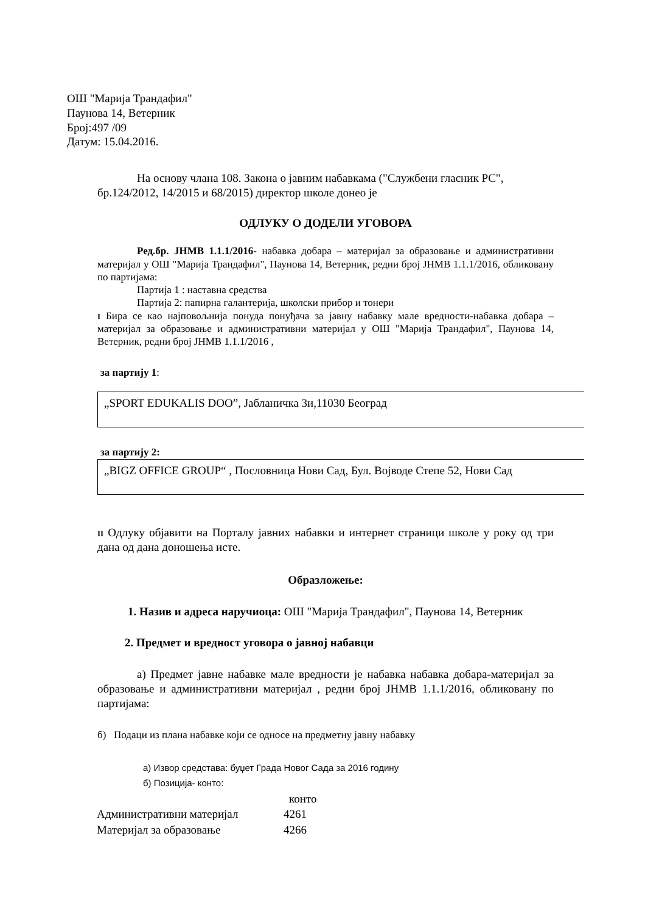ОШ "Марија Трандафил"
Паунова 14, Ветерник
Број:497 /09
Датум: 15.04.2016.
На основу члана 108. Закона о јавним набавкама ("Службени гласник РС", бр.124/2012, 14/2015 и 68/2015) директор школе донео је
ОДЛУКУ О ДОДЕЛИ УГОВОРА
Ред.бр. ЈНМВ 1.1.1/2016- набавка добара – материјал за образовање и административни материјал у ОШ "Марија Трандафил", Паунова 14, Ветерник, редни број ЈНМВ 1.1.1/2016, обликовану по партијама:
Партија 1 : наставна средства
Партија 2: папирна галантерија, школски прибор и тонери
I Бира се као најповољнија понуда понуђача за јавну набавку мале вредности-набавка добара – материјал за образовање и административни материјал у ОШ "Марија Трандафил", Паунова 14, Ветерник, редни број ЈНМВ 1.1.1/2016 ,
за партију 1:
„SPORT EDUKALIS DOO”, Јабланичка 3и,11030 Београд
за партију 2:
„BIGZ OFFICE GROUP“ , Пословница Нови Сад, Бул. Војводе Степе 52, Нови Сад
II Одлуку објавити на Порталу јавних набавки и интернет страници школе у року од три дана од дана доношења исте.
Образложење:
1. Назив и адреса наручиоца: ОШ "Марија Трандафил", Паунова 14, Ветерник
2. Предмет и вредност уговора о јавној набавци
а) Предмет јавне набавке мале вредности је набавка набавка добара-материјал за образовање и административни материјал , редни број ЈНМВ 1.1.1/2016, обликовану по партијама:
б) Подаци из плана набавке који се односе на предметну јавну набавку
а) Извор средстава: буџет Града Новог Сада за 2016 годину
б) Позиција- конто:
| | конто |
| --- | --- |
| Административни материјал | 4261 |
| Материјал за образовање | 4266 |